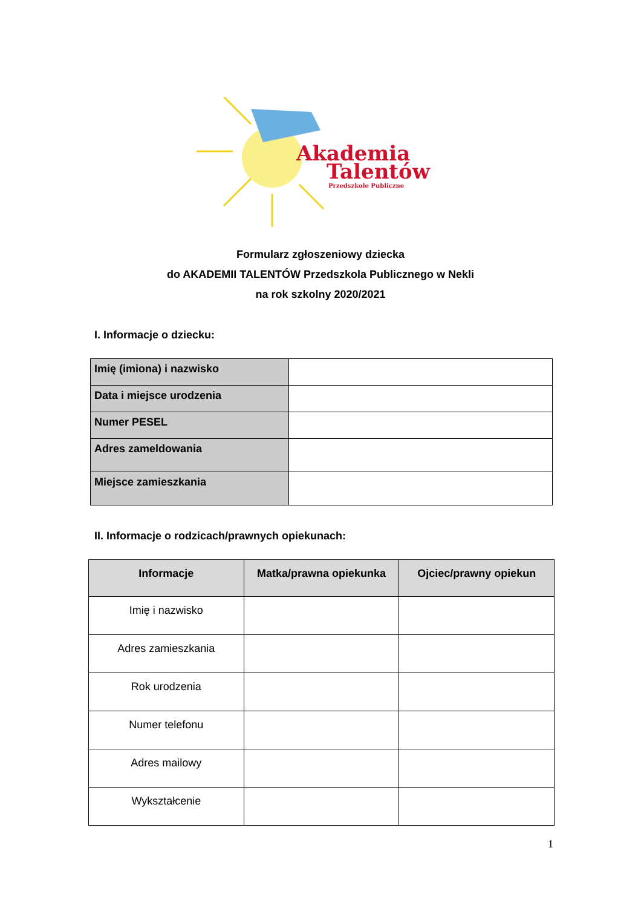Akademia
Talentów
Przedszkole Publiczne
Formularz zgłoszeniowy dziecka
do AKADEMII TALENTÓW Przedszkola Publicznego w Nekli
na rok szkolny 2020/2021
I. Informacje o dziecku:
| Imię (imiona) i nazwisko | |
| Data i miejsce urodzenia | |
| Numer PESEL | |
| Adres zameldowania | |
| Miejsce zamieszkania | |
II. Informacje o rodzicach/prawnych opiekunach:
| Informacje | Matka/prawna opiekunka | Ojciec/prawny opiekun |
| --- | --- | --- |
| Imię i nazwisko | | |
| Adres zamieszkania | | |
| Rok urodzenia | | |
| Numer telefonu | | |
| Adres mailowy | | |
| Wykształcenie | | |
1